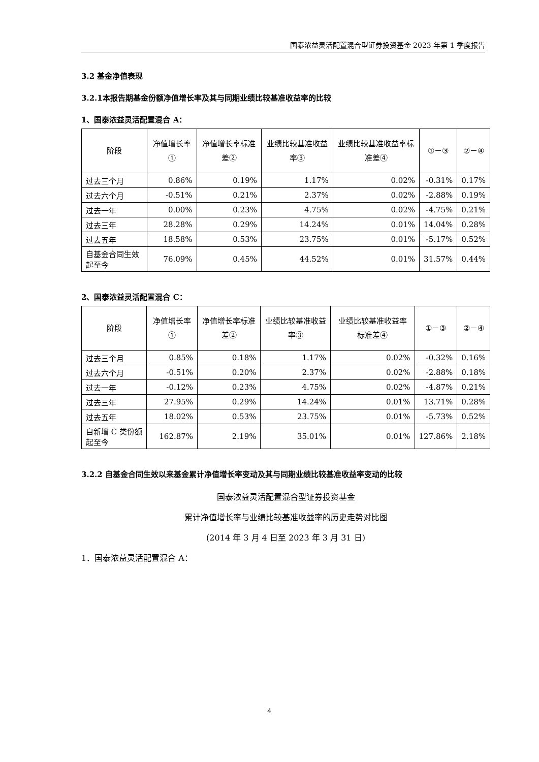国泰浓益灵活配置混合型证券投资基金 2023 年第 1 季度报告
3.2 基金净值表现
3.2.1本报告期基金份额净值增长率及其与同期业绩比较基准收益率的比较
1、国泰浓益灵活配置混合 A：
| 阶段 | 净值增长率① | 净值增长率标准差② | 业绩比较基准收益率③ | 业绩比较基准收益率标准差④ | ①－③ | ②－④ |
| --- | --- | --- | --- | --- | --- | --- |
| 过去三个月 | 0.86% | 0.19% | 1.17% | 0.02% | -0.31% | 0.17% |
| 过去六个月 | -0.51% | 0.21% | 2.37% | 0.02% | -2.88% | 0.19% |
| 过去一年 | 0.00% | 0.23% | 4.75% | 0.02% | -4.75% | 0.21% |
| 过去三年 | 28.28% | 0.29% | 14.24% | 0.01% | 14.04% | 0.28% |
| 过去五年 | 18.58% | 0.53% | 23.75% | 0.01% | -5.17% | 0.52% |
| 自基金合同生效起至今 | 76.09% | 0.45% | 44.52% | 0.01% | 31.57% | 0.44% |
2、国泰浓益灵活配置混合 C：
| 阶段 | 净值增长率① | 净值增长率标准差② | 业绩比较基准收益率③ | 业绩比较基准收益率标准差④ | ①－③ | ②－④ |
| --- | --- | --- | --- | --- | --- | --- |
| 过去三个月 | 0.85% | 0.18% | 1.17% | 0.02% | -0.32% | 0.16% |
| 过去六个月 | -0.51% | 0.20% | 2.37% | 0.02% | -2.88% | 0.18% |
| 过去一年 | -0.12% | 0.23% | 4.75% | 0.02% | -4.87% | 0.21% |
| 过去三年 | 27.95% | 0.29% | 14.24% | 0.01% | 13.71% | 0.28% |
| 过去五年 | 18.02% | 0.53% | 23.75% | 0.01% | -5.73% | 0.52% |
| 自新增 C 类份额起至今 | 162.87% | 2.19% | 35.01% | 0.01% | 127.86% | 2.18% |
3.2.2 自基金合同生效以来基金累计净值增长率变动及其与同期业绩比较基准收益率变动的比较
国泰浓益灵活配置混合型证券投资基金
累计净值增长率与业绩比较基准收益率的历史走势对比图
(2014 年 3 月 4 日至 2023 年 3 月 31 日)
1．国泰浓益灵活配置混合 A：
4